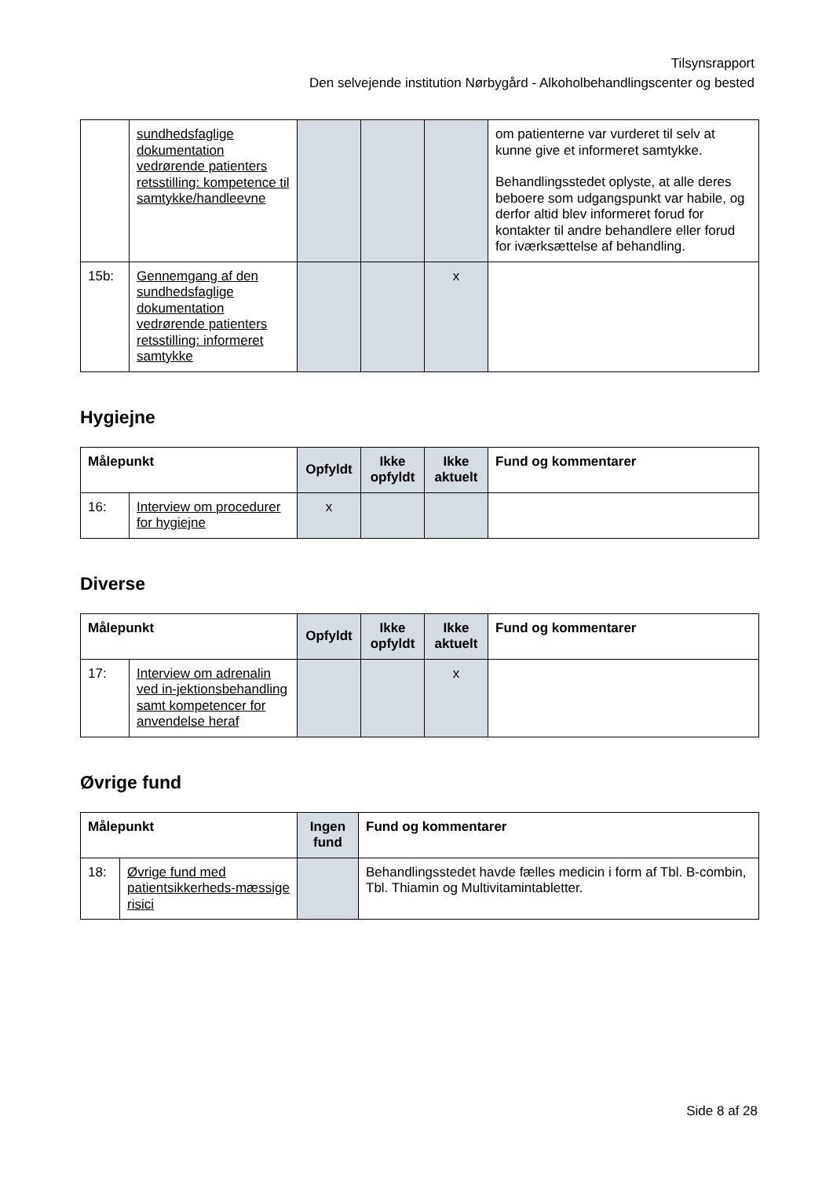Tilsynsrapport
Den selvejende institution Nørbygård - Alkoholbehandlingscenter og bested
| | sundhedsfaglige dokumentation vedrørende patienters retsstilling: kompetence til samtykke/handleevne | | | | om patienterne var vurderet til selv at kunne give et informeret samtykke. Behandlingsstedet oplyste, at alle deres beboere som udgangspunkt var habile, og derfor altid blev informeret forud for kontakter til andre behandlere eller forud for iværksættelse af behandling. |
| 15b: | Gennemgang af den sundhedsfaglige dokumentation vedrørende patienters retsstilling: informeret samtykke | | | x | |
Hygiejne
| Målepunkt | | Opfyldt | Ikke opfyldt | Ikke aktuelt | Fund og kommentarer |
| --- | --- | --- | --- | --- | --- |
| 16: | Interview om procedurer for hygiejne | x | | | |
Diverse
| Målepunkt | | Opfyldt | Ikke opfyldt | Ikke aktuelt | Fund og kommentarer |
| --- | --- | --- | --- | --- | --- |
| 17: | Interview om adrenalin ved in-jektionsbehandling samt kompetencer for anvendelse heraf | | | x | |
Øvrige fund
| Målepunkt | | Ingen fund | Fund og kommentarer |
| --- | --- | --- | --- |
| 18: | Øvrige fund med patientsikkerheds-mæssige risici | | Behandlingsstedet havde fælles medicin i form af Tbl. B-combin, Tbl. Thiamin og Multivitamintabletter. |
Side 8 af 28